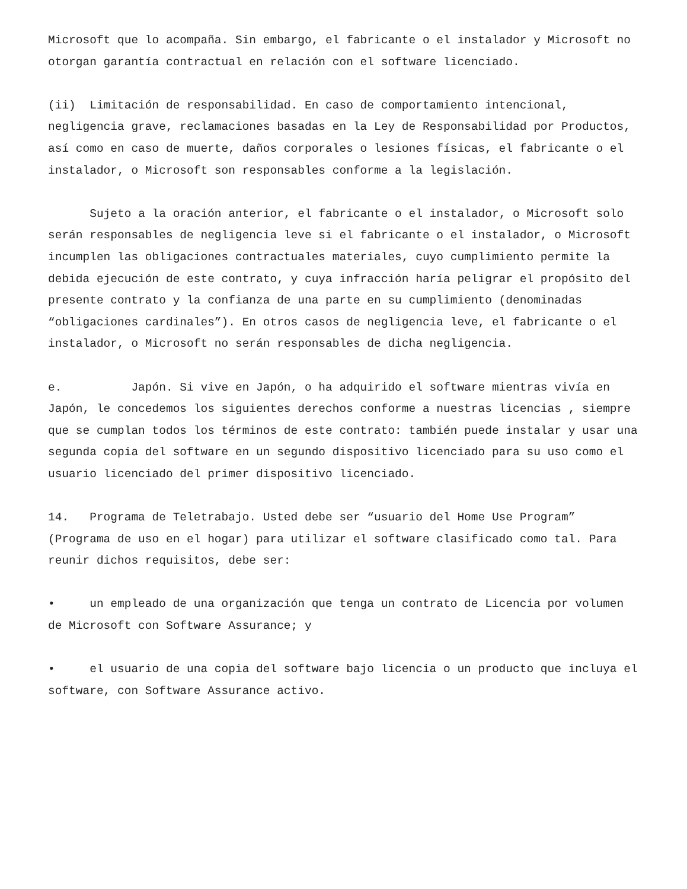Microsoft que lo acompaña. Sin embargo, el fabricante o el instalador y Microsoft no otorgan garantía contractual en relación con el software licenciado.
(ii) Limitación de responsabilidad. En caso de comportamiento intencional, negligencia grave, reclamaciones basadas en la Ley de Responsabilidad por Productos, así como en caso de muerte, daños corporales o lesiones físicas, el fabricante o el instalador, o Microsoft son responsables conforme a la legislación.
Sujeto a la oración anterior, el fabricante o el instalador, o Microsoft solo serán responsables de negligencia leve si el fabricante o el instalador, o Microsoft incumplen las obligaciones contractuales materiales, cuyo cumplimiento permite la debida ejecución de este contrato, y cuya infracción haría peligrar el propósito del presente contrato y la confianza de una parte en su cumplimiento (denominadas “obligaciones cardinales”). En otros casos de negligencia leve, el fabricante o el instalador, o Microsoft no serán responsables de dicha negligencia.
e. Japón. Si vive en Japón, o ha adquirido el software mientras vivía en Japón, le concedemos los siguientes derechos conforme a nuestras licencias , siempre que se cumplan todos los términos de este contrato: también puede instalar y usar una segunda copia del software en un segundo dispositivo licenciado para su uso como el usuario licenciado del primer dispositivo licenciado.
14. Programa de Teletrabajo. Usted debe ser “usuario del Home Use Program” (Programa de uso en el hogar) para utilizar el software clasificado como tal. Para reunir dichos requisitos, debe ser:
• un empleado de una organización que tenga un contrato de Licencia por volumen de Microsoft con Software Assurance; y
• el usuario de una copia del software bajo licencia o un producto que incluya el software, con Software Assurance activo.